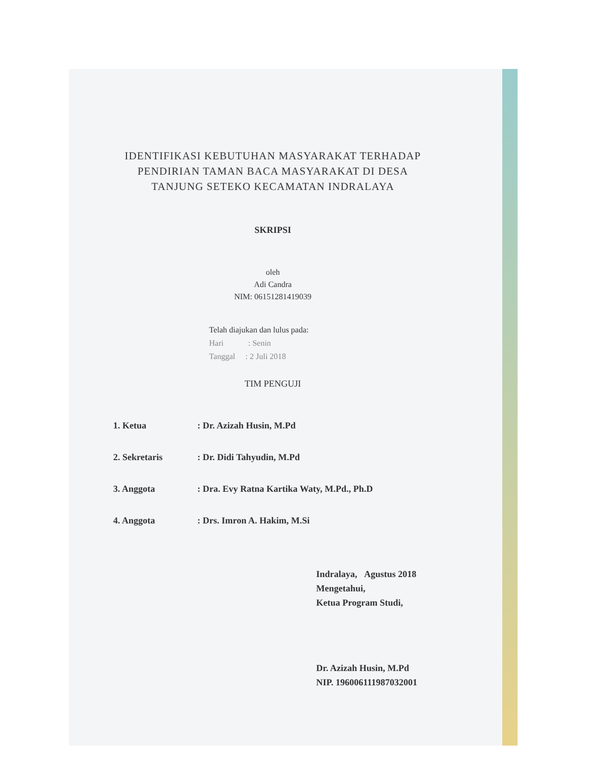IDENTIFIKASI KEBUTUHAN MASYARAKAT TERHADAP
PENDIRIAN TAMAN BACA MASYARAKAT DI DESA
TANJUNG SETEKO KECAMATAN INDRALAYA
SKRIPSI
oleh
Adi Candra
NIM: 06151281419039
Telah diajukan dan lulus pada:
Hari : Senin
Tanggal : 2 Juli 2018
TIM PENGUJI
1. Ketua: Dr. Azizah Husin, M.Pd
2. Sekretaris: Dr. Didi Tahyudin, M.Pd
3. Anggota: Dra. Evy Ratna Kartika Waty, M.Pd., Ph.D
4. Anggota: Drs. Imron A. Hakim, M.Si
Indralaya, Agustus 2018
Mengetahui,
Ketua Program Studi,
Dr. Azizah Husin, M.Pd
NIP. 196006111987032001